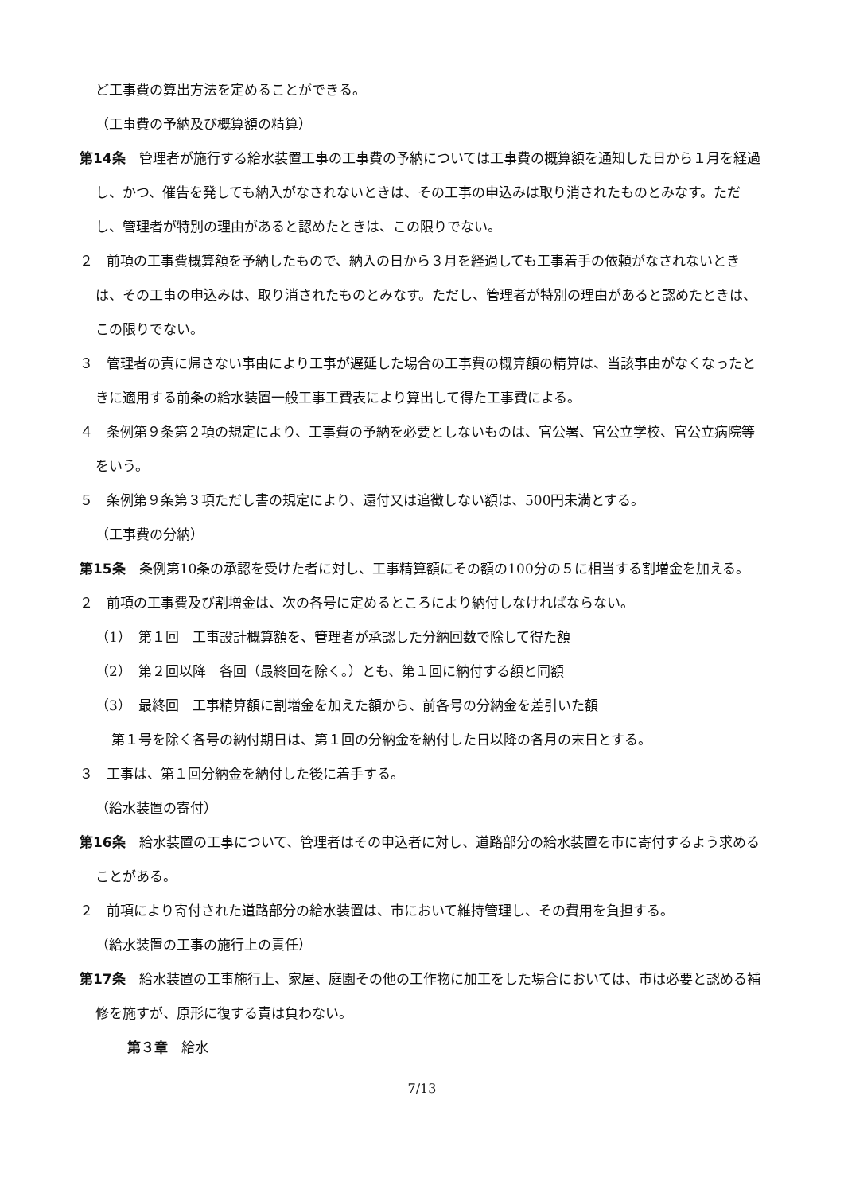ど工事費の算出方法を定めることができる。
（工事費の予納及び概算額の精算）
第14条　管理者が施行する給水装置工事の工事費の予納については工事費の概算額を通知した日から１月を経過し、かつ、催告を発しても納入がなされないときは、その工事の申込みは取り消されたものとみなす。ただし、管理者が特別の理由があると認めたときは、この限りでない。
２　前項の工事費概算額を予納したもので、納入の日から３月を経過しても工事着手の依頼がなされないときは、その工事の申込みは、取り消されたものとみなす。ただし、管理者が特別の理由があると認めたときは、この限りでない。
３　管理者の責に帰さない事由により工事が遅延した場合の工事費の概算額の精算は、当該事由がなくなったときに適用する前条の給水装置一般工事工費表により算出して得た工事費による。
４　条例第９条第２項の規定により、工事費の予納を必要としないものは、官公署、官公立学校、官公立病院等をいう。
５　条例第９条第３項ただし書の規定により、還付又は追徴しない額は、500円未満とする。
（工事費の分納）
第15条　条例第10条の承認を受けた者に対し、工事精算額にその額の100分の５に相当する割増金を加える。
２　前項の工事費及び割増金は、次の各号に定めるところにより納付しなければならない。
（1）　第１回　工事設計概算額を、管理者が承認した分納回数で除して得た額
（2）　第２回以降　各回（最終回を除く。）とも、第１回に納付する額と同額
（3）　最終回　工事精算額に割増金を加えた額から、前各号の分納金を差引いた額
第１号を除く各号の納付期日は、第１回の分納金を納付した日以降の各月の末日とする。
３　工事は、第１回分納金を納付した後に着手する。
（給水装置の寄付）
第16条　給水装置の工事について、管理者はその申込者に対し、道路部分の給水装置を市に寄付するよう求めることがある。
２　前項により寄付された道路部分の給水装置は、市において維持管理し、その費用を負担する。
（給水装置の工事の施行上の責任）
第17条　給水装置の工事施行上、家屋、庭園その他の工作物に加工をした場合においては、市は必要と認める補修を施すが、原形に復する責は負わない。
第３章　給水
7/13